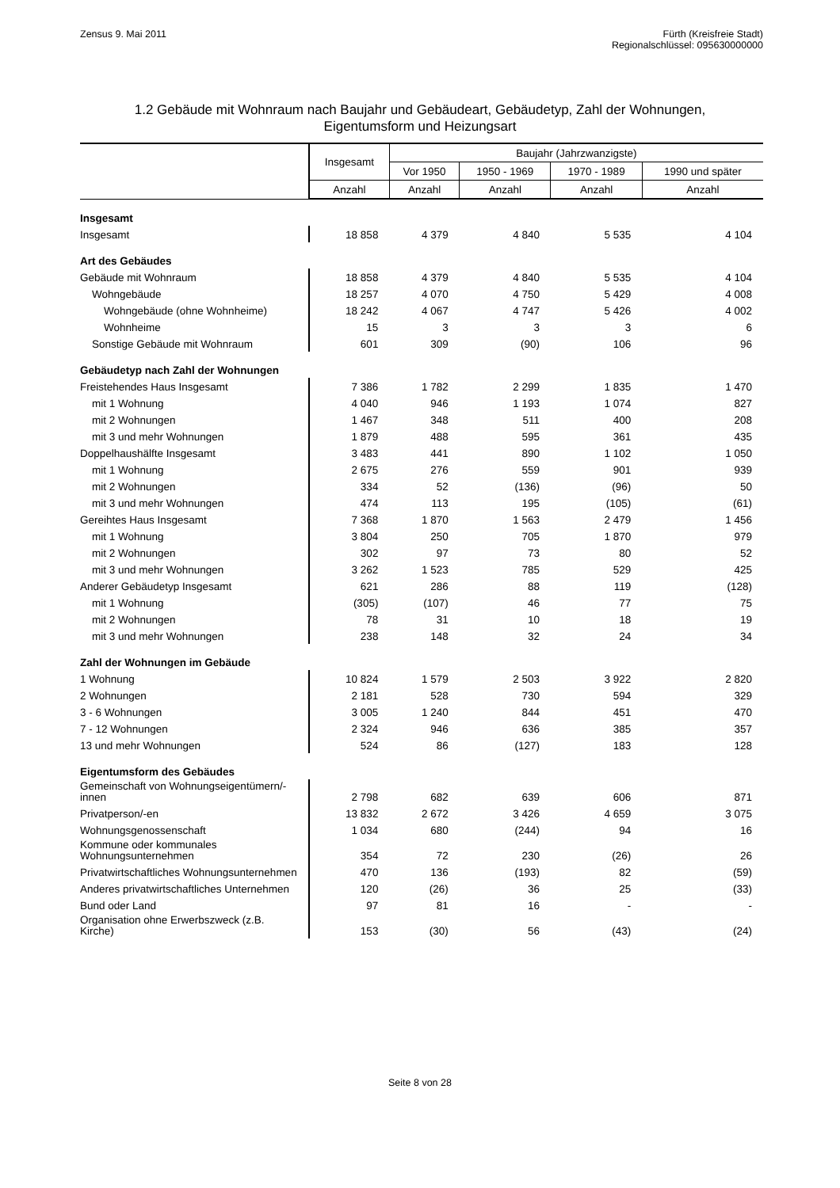Zensus 9. Mai 2011 Fürth (Kreisfreie Stadt)
Regionalschlüssel: 095630000000
1.2 Gebäude mit Wohnraum nach Baujahr und Gebäudeart, Gebäudetyp, Zahl der Wohnungen,
Eigentumsform und Heizungsart
| | Insgesamt | Baujahr (Jahrzwanzigste) | | | |
| --- | --- | --- | --- | --- | --- |
| | | Vor 1950 | 1950 - 1969 | 1970 - 1989 | 1990 und später |
| | Anzahl | Anzahl | Anzahl | Anzahl | Anzahl |
| Insgesamt | | | | | |
| Insgesamt | 18 858 | 4 379 | 4 840 | 5 535 | 4 104 |
| Art des Gebäudes | | | | | |
| Gebäude mit Wohnraum | 18 858 | 4 379 | 4 840 | 5 535 | 4 104 |
| Wohngebäude | 18 257 | 4 070 | 4 750 | 5 429 | 4 008 |
| Wohngebäude (ohne Wohnheime) | 18 242 | 4 067 | 4 747 | 5 426 | 4 002 |
| Wohnheime | 15 | 3 | 3 | 3 | 6 |
| Sonstige Gebäude mit Wohnraum | 601 | 309 | (90) | 106 | 96 |
| Gebäudetyp nach Zahl der Wohnungen | | | | | |
| Freistehendes Haus Insgesamt | 7 386 | 1 782 | 2 299 | 1 835 | 1 470 |
| mit 1 Wohnung | 4 040 | 946 | 1 193 | 1 074 | 827 |
| mit 2 Wohnungen | 1 467 | 348 | 511 | 400 | 208 |
| mit 3 und mehr Wohnungen | 1 879 | 488 | 595 | 361 | 435 |
| Doppelhaushälfte Insgesamt | 3 483 | 441 | 890 | 1 102 | 1 050 |
| mit 1 Wohnung | 2 675 | 276 | 559 | 901 | 939 |
| mit 2 Wohnungen | 334 | 52 | (136) | (96) | 50 |
| mit 3 und mehr Wohnungen | 474 | 113 | 195 | (105) | (61) |
| Gereihtes Haus Insgesamt | 7 368 | 1 870 | 1 563 | 2 479 | 1 456 |
| mit 1 Wohnung | 3 804 | 250 | 705 | 1 870 | 979 |
| mit 2 Wohnungen | 302 | 97 | 73 | 80 | 52 |
| mit 3 und mehr Wohnungen | 3 262 | 1 523 | 785 | 529 | 425 |
| Anderer Gebäudetyp Insgesamt | 621 | 286 | 88 | 119 | (128) |
| mit 1 Wohnung | (305) | (107) | 46 | 77 | 75 |
| mit 2 Wohnungen | 78 | 31 | 10 | 18 | 19 |
| mit 3 und mehr Wohnungen | 238 | 148 | 32 | 24 | 34 |
| Zahl der Wohnungen im Gebäude | | | | | |
| 1 Wohnung | 10 824 | 1 579 | 2 503 | 3 922 | 2 820 |
| 2 Wohnungen | 2 181 | 528 | 730 | 594 | 329 |
| 3 - 6 Wohnungen | 3 005 | 1 240 | 844 | 451 | 470 |
| 7 - 12 Wohnungen | 2 324 | 946 | 636 | 385 | 357 |
| 13 und mehr Wohnungen | 524 | 86 | (127) | 183 | 128 |
| Eigentumsform des Gebäudes | | | | | |
| Gemeinschaft von Wohnungseigentümern/-innen | 2 798 | 682 | 639 | 606 | 871 |
| Privatperson/-en | 13 832 | 2 672 | 3 426 | 4 659 | 3 075 |
| Wohnungsgenossenschaft | 1 034 | 680 | (244) | 94 | 16 |
| Kommune oder kommunales Wohnungsunternehmen | 354 | 72 | 230 | (26) | 26 |
| Privatwirtschaftliches Wohnungsunternehmen | 470 | 136 | (193) | 82 | (59) |
| Anderes privatwirtschaftliches Unternehmen | 120 | (26) | 36 | 25 | (33) |
| Bund oder Land | 97 | 81 | 16 | - | - |
| Organisation ohne Erwerbszweck (z.B. Kirche) | 153 | (30) | 56 | (43) | (24) |
Seite 8 von 28